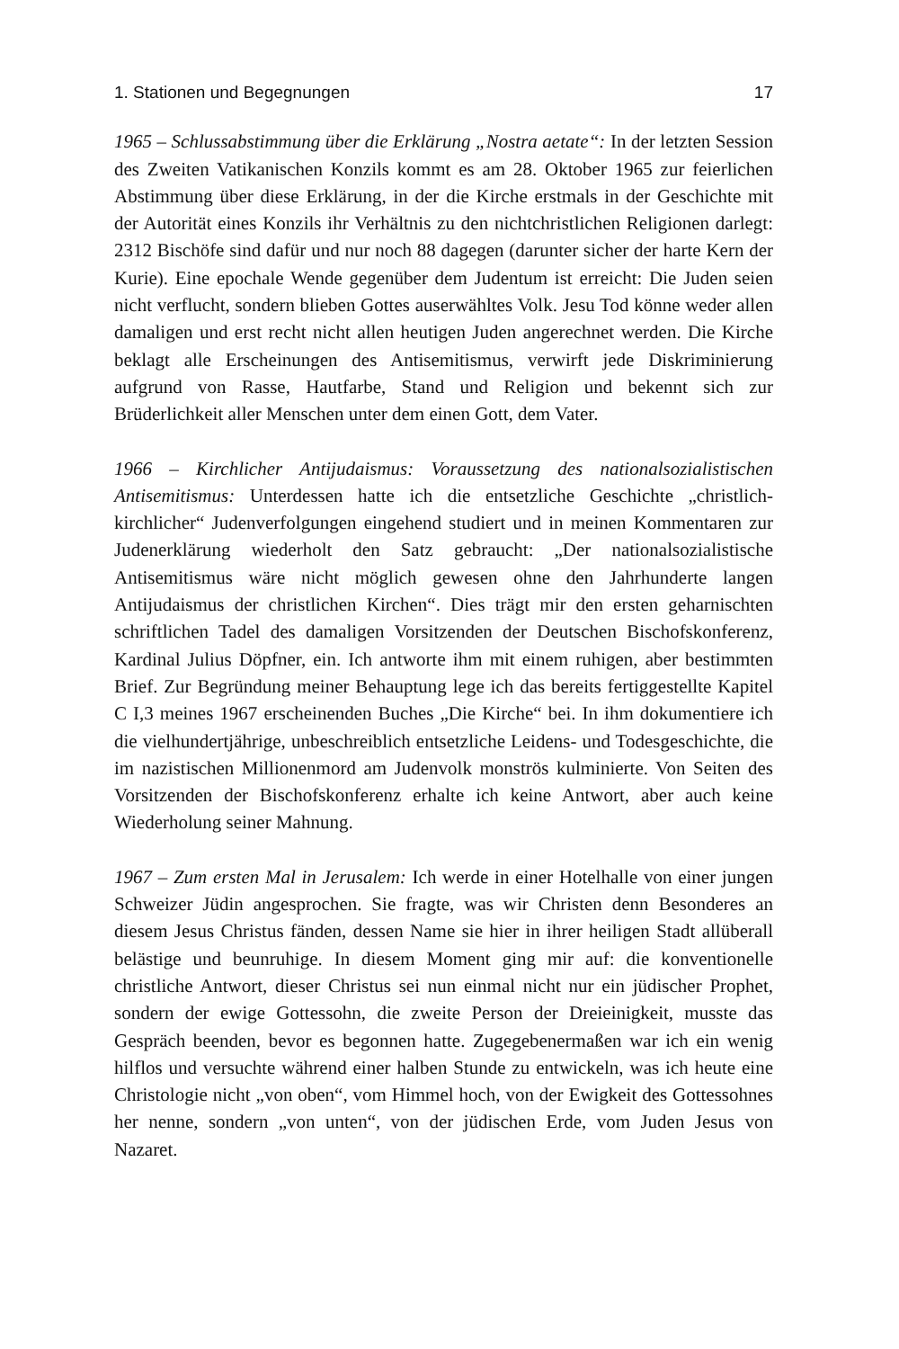1. Stationen und Begegnungen 17
1965 – Schlussabstimmung über die Erklärung „Nostra aetate“: In der letzten Session des Zweiten Vatikanischen Konzils kommt es am 28. Oktober 1965 zur feierlichen Abstimmung über diese Erklärung, in der die Kirche erstmals in der Geschichte mit der Autorität eines Konzils ihr Verhältnis zu den nichtchristlichen Religionen darlegt: 2312 Bischöfe sind dafür und nur noch 88 dagegen (darunter sicher der harte Kern der Kurie). Eine epochale Wende gegenüber dem Judentum ist erreicht: Die Juden seien nicht verflucht, sondern blieben Gottes auserwähltes Volk. Jesu Tod könne weder allen damaligen und erst recht nicht allen heutigen Juden angerechnet werden. Die Kirche beklagt alle Erscheinungen des Antisemitismus, verwirft jede Diskriminierung aufgrund von Rasse, Hautfarbe, Stand und Religion und bekennt sich zur Brüderlichkeit aller Menschen unter dem einen Gott, dem Vater.
1966 – Kirchlicher Antijudaismus: Voraussetzung des nationalsozialistischen Antisemitismus: Unterdessen hatte ich die entsetzliche Geschichte „christlich-kirchlicher“ Judenverfolgungen eingehend studiert und in meinen Kommentaren zur Judenerklärung wiederholt den Satz gebraucht: „Der nationalsozialistische Antisemitismus wäre nicht möglich gewesen ohne den Jahrhunderte langen Antijudaismus der christlichen Kirchen“. Dies trägt mir den ersten geharnischten schriftlichen Tadel des damaligen Vorsitzenden der Deutschen Bischofskonferenz, Kardinal Julius Döpfner, ein. Ich antworte ihm mit einem ruhigen, aber bestimmten Brief. Zur Begründung meiner Behauptung lege ich das bereits fertiggestellte Kapitel C I,3 meines 1967 erscheinenden Buches „Die Kirche“ bei. In ihm dokumentiere ich die vielhundertjährige, unbeschreiblich entsetzliche Leidens- und Todesgeschichte, die im nazistischen Millionenmord am Judenvolk monströs kulminierte. Von Seiten des Vorsitzenden der Bischofskonferenz erhalte ich keine Antwort, aber auch keine Wiederholung seiner Mahnung.
1967 – Zum ersten Mal in Jerusalem: Ich werde in einer Hotelhalle von einer jungen Schweizer Jüdin angesprochen. Sie fragte, was wir Christen denn Besonderes an diesem Jesus Christus fänden, dessen Name sie hier in ihrer heiligen Stadt allüberall belästige und beunruhige. In diesem Moment ging mir auf: die konventionelle christliche Antwort, dieser Christus sei nun einmal nicht nur ein jüdischer Prophet, sondern der ewige Gottessohn, die zweite Person der Dreieinigkeit, musste das Gespräch beenden, bevor es begonnen hatte. Zugegebenermaßen war ich ein wenig hilflos und versuchte während einer halben Stunde zu entwickeln, was ich heute eine Christologie nicht „von oben“, vom Himmel hoch, von der Ewigkeit des Gottessohnes her nenne, sondern „von unten“, von der jüdischen Erde, vom Juden Jesus von Nazaret.